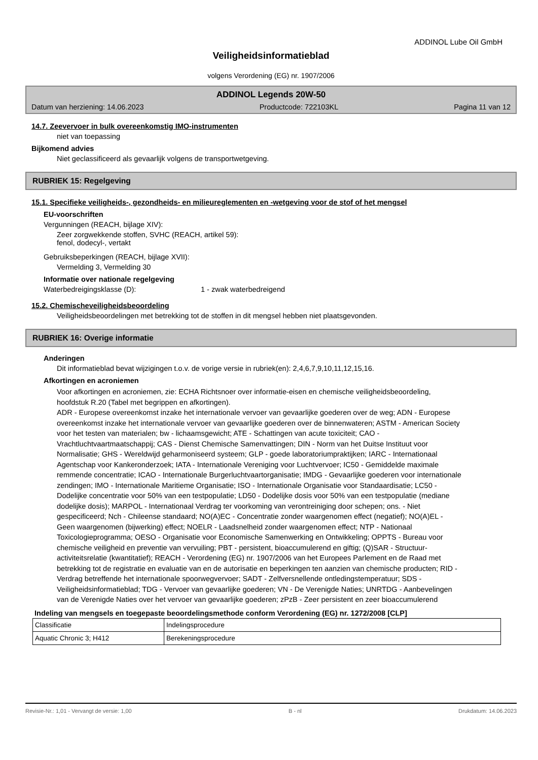ADDINOL Lube Oil GmbH
Veiligheidsinformatieblad
volgens Verordening (EG) nr. 1907/2006
ADDINOL Legends 20W-50
Datum van herziening: 14.06.2023 Productcode: 722103KL Pagina 11 van 12
14.7. Zeevervoer in bulk overeenkomstig IMO-instrumenten
niet van toepassing
Bijkomend advies
Niet geclassificeerd als gevaarlijk volgens de transportwetgeving.
RUBRIEK 15: Regelgeving
15.1. Specifieke veiligheids-, gezondheids- en milieureglementen en -wetgeving voor de stof of het mengsel
EU-voorschriften
Vergunningen (REACH, bijlage XIV):
Zeer zorgwekkende stoffen, SVHC (REACH, artikel 59):
fenol, dodecyl-, vertakt
Gebruiksbeperkingen (REACH, bijlage XVII):
Vermelding 3, Vermelding 30
Informatie over nationale regelgeving
Waterbedreigingsklasse (D): 1 - zwak waterbedreigend
15.2. Chemischeveiligheidsbeoordeling
Veiligheidsbeoordelingen met betrekking tot de stoffen in dit mengsel hebben niet plaatsgevonden.
RUBRIEK 16: Overige informatie
Anderingen
Dit informatieblad bevat wijzigingen t.o.v. de vorige versie in rubriek(en): 2,4,6,7,9,10,11,12,15,16.
Afkortingen en acroniemen
Voor afkortingen en acroniemen, zie: ECHA Richtsnoer over informatie-eisen en chemische veiligheidsbeoordeling, hoofdstuk R.20 (Tabel met begrippen en afkortingen).
ADR - Europese overeenkomst inzake het internationale vervoer van gevaarlijke goederen over de weg; ADN - Europese overeenkomst inzake het internationale vervoer van gevaarlijke goederen over de binnenwateren; ASTM - American Society voor het testen van materialen; bw - lichaamsgewicht; ATE - Schattingen van acute toxiciteit; CAO - Vrachtluchtvaartmaatschappij; CAS - Dienst Chemische Samenvattingen; DIN - Norm van het Duitse Instituut voor Normalisatie; GHS - Wereldwijd geharmoniseerd systeem; GLP - goede laboratoriumpraktijken; IARC - Internationaal Agentschap voor Kankeronderzoek; IATA - Internationale Vereniging voor Luchtvervoer; IC50 - Gemiddelde maximale remmende concentratie; ICAO - Internationale Burgerluchtvaartorganisatie; IMDG - Gevaarlijke goederen voor internationale zendingen; IMO - Internationale Maritieme Organisatie; ISO - Internationale Organisatie voor Standaardisatie; LC50 - Dodelijke concentratie voor 50% van een testpopulatie; LD50 - Dodelijke dosis voor 50% van een testpopulatie (mediane dodelijke dosis); MARPOL - Internationaal Verdrag ter voorkoming van verontreiniging door schepen; ons. - Niet gespecificeerd; Nch - Chileense standaard; NO(A)EC - Concentratie zonder waargenomen effect (negatief); NO(A)EL - Geen waargenomen (bijwerking) effect; NOELR - Laadsnelheid zonder waargenomen effect; NTP - Nationaal Toxicologieprogramma; OESO - Organisatie voor Economische Samenwerking en Ontwikkeling; OPPTS - Bureau voor chemische veiligheid en preventie van vervuiling; PBT - persistent, bioaccumulerend en giftig; (Q)SAR - Structuur-activiteitsrelatie (kwantitatief); REACH - Verordening (EG) nr. 1907/2006 van het Europees Parlement en de Raad met betrekking tot de registratie en evaluatie van en de autorisatie en beperkingen ten aanzien van chemische producten; RID - Verdrag betreffende het internationale spoorwegvervoer; SADT - Zelfversnellende ontledingstemperatuur; SDS - Veiligheidsinformatieblad; TDG - Vervoer van gevaarlijke goederen; VN - De Verenigde Naties; UNRTDG - Aanbevelingen van de Verenigde Naties over het vervoer van gevaarlijke goederen; zPzB - Zeer persistent en zeer bioaccumulerend
Indeling van mengsels en toegepaste beoordelingsmethode conform Verordening (EG) nr. 1272/2008 [CLP]
| Classificatie | Indelingsprocedure |
| Aquatic Chronic 3; H412 | Berekeningsprocedure |
Revisie-Nr.: 1,01 - Vervangt de versie: 1,00 B - nl Drukdatum: 14.06.2023